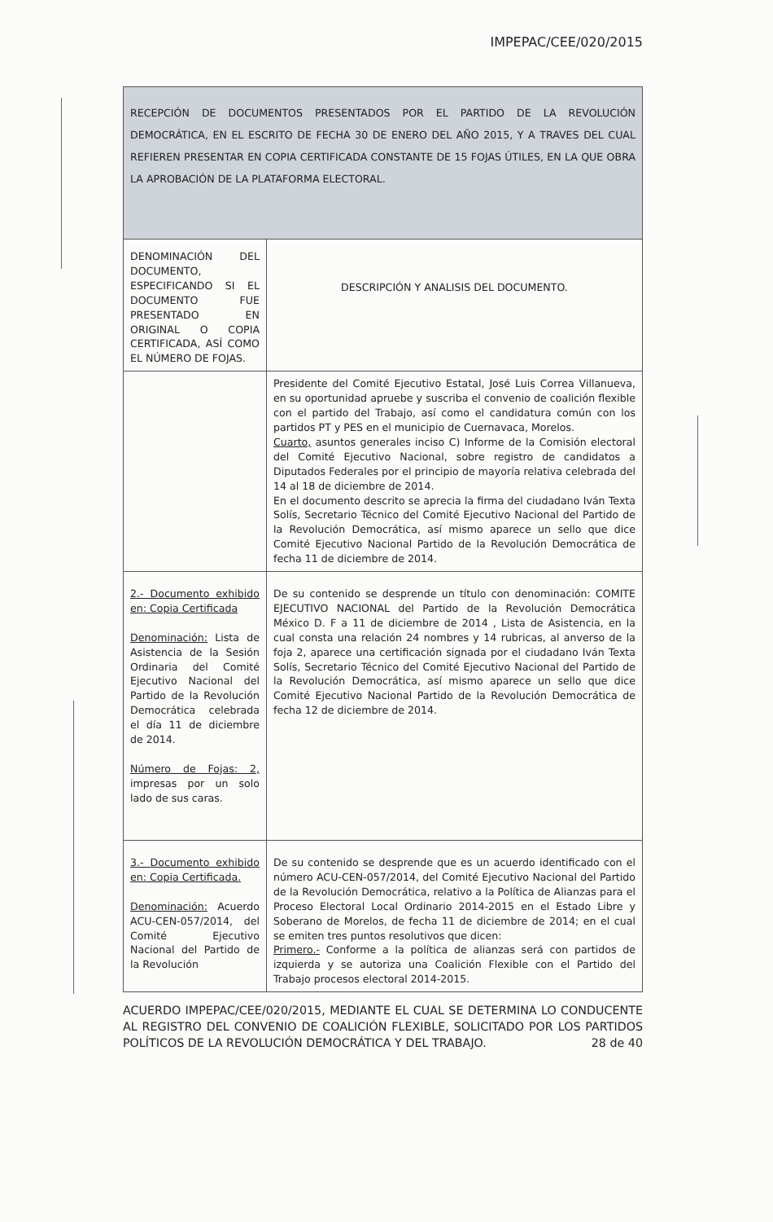IMPEPAC/CEE/020/2015
| RECEPCIÓN DE DOCUMENTOS PRESENTADOS POR EL PARTIDO DE LA REVOLUCIÓN DEMOCRÁTICA, EN EL ESCRITO DE FECHA 30 DE ENERO DEL AÑO 2015, Y A TRAVES DEL CUAL REFIEREN PRESENTAR EN COPIA CERTIFICADA CONSTANTE DE 15 FOJAS ÚTILES, EN LA QUE OBRA LA APROBACIÓN DE LA PLATAFORMA ELECTORAL. | |
| DENOMINACIÓN DEL DOCUMENTO, ESPECIFICANDO SI EL DOCUMENTO FUE PRESENTADO EN ORIGINAL O COPIA CERTIFICADA, ASÍ COMO EL NÚMERO DE FOJAS. | DESCRIPCIÓN Y ANALISIS DEL DOCUMENTO. |
| | Presidente del Comité Ejecutivo Estatal, José Luis Correa Villanueva, en su oportunidad apruebe y suscriba el convenio de coalición flexible con el partido del Trabajo, así como el candidatura común con los partidos PT y PES en el municipio de Cuernavaca, Morelos. Cuarto, asuntos generales inciso C) Informe de la Comisión electoral del Comité Ejecutivo Nacional, sobre registro de candidatos a Diputados Federales por el principio de mayoría relativa celebrada del 14 al 18 de diciembre de 2014. En el documento descrito se aprecia la firma del ciudadano Iván Texta Solís, Secretario Técnico del Comité Ejecutivo Nacional del Partido de la Revolución Democrática, así mismo aparece un sello que dice Comité Ejecutivo Nacional Partido de la Revolución Democrática de fecha 11 de diciembre de 2014. |
| 2.- Documento exhibido en: Copia Certificada Denominación: Lista de Asistencia de la Sesión Ordinaria del Comité Ejecutivo Nacional del Partido de la Revolución Democrática celebrada el día 11 de diciembre de 2014. Número de Fojas: 2, impresas por un solo lado de sus caras. | De su contenido se desprende un título con denominación: COMITE EJECUTIVO NACIONAL del Partido de la Revolución Democrática México D. F a 11 de diciembre de 2014 , Lista de Asistencia, en la cual consta una relación 24 nombres y 14 rubricas, al anverso de la foja 2, aparece una certificación signada por el ciudadano Iván Texta Solís, Secretario Técnico del Comité Ejecutivo Nacional del Partido de la Revolución Democrática, así mismo aparece un sello que dice Comité Ejecutivo Nacional Partido de la Revolución Democrática de fecha 12 de diciembre de 2014. |
| 3.- Documento exhibido en: Copia Certificada. Denominación: Acuerdo ACU-CEN-057/2014, del Comité Ejecutivo Nacional del Partido de la Revolución | De su contenido se desprende que es un acuerdo identificado con el número ACU-CEN-057/2014, del Comité Ejecutivo Nacional del Partido de la Revolución Democrática, relativo a la Política de Alianzas para el Proceso Electoral Local Ordinario 2014-2015 en el Estado Libre y Soberano de Morelos, de fecha 11 de diciembre de 2014; en el cual se emiten tres puntos resolutivos que dicen: Primero.- Conforme a la política de alianzas será con partidos de izquierda y se autoriza una Coalición Flexible con el Partido del Trabajo procesos electoral 2014-2015. |
ACUERDO IMPEPAC/CEE/020/2015, MEDIANTE EL CUAL SE DETERMINA LO CONDUCENTE AL REGISTRO DEL CONVENIO DE COALICIÓN FLEXIBLE, SOLICITADO POR LOS PARTIDOS POLÍTICOS DE LA REVOLUCIÓN DEMOCRÁTICA Y DEL TRABAJO.
28 de 40